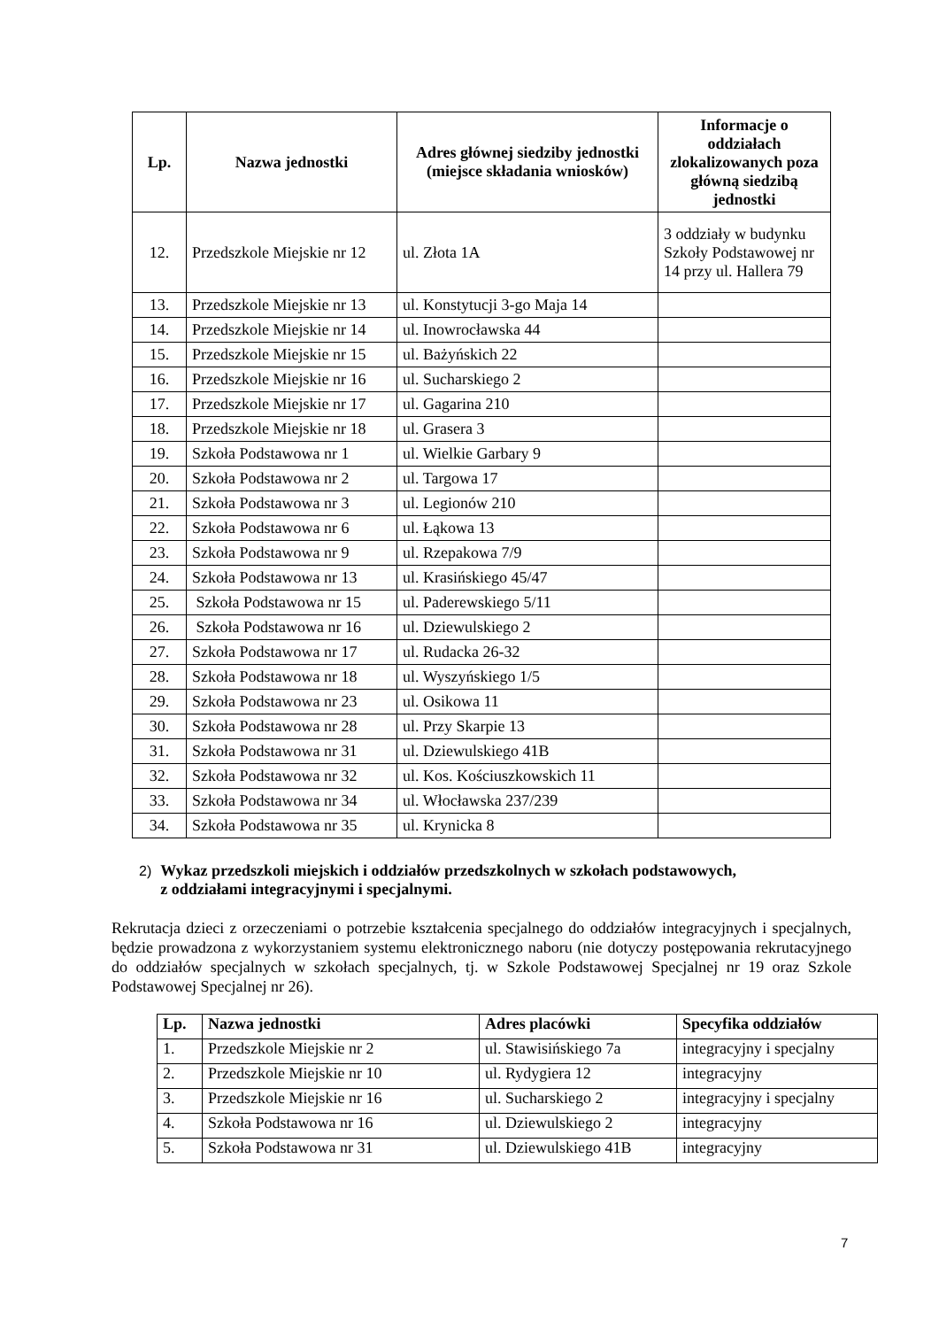| Lp. | Nazwa jednostki | Adres głównej siedziby jednostki (miejsce składania wniosków) | Informacje o oddziałach zlokalizowanych poza główną siedzibą jednostki |
| --- | --- | --- | --- |
| 12. | Przedszkole Miejskie nr 12 | ul. Złota 1A | 3 oddziały w budynku Szkoły Podstawowej nr 14 przy ul. Hallera 79 |
| 13. | Przedszkole Miejskie nr 13 | ul. Konstytucji 3-go Maja 14 | |
| 14. | Przedszkole Miejskie nr 14 | ul. Inowrocławska 44 | |
| 15. | Przedszkole Miejskie nr 15 | ul. Bażyńskich 22 | |
| 16. | Przedszkole Miejskie nr 16 | ul. Sucharskiego 2 | |
| 17. | Przedszkole Miejskie nr 17 | ul. Gagarina 210 | |
| 18. | Przedszkole Miejskie nr 18 | ul. Grasera 3 | |
| 19. | Szkoła Podstawowa nr 1 | ul. Wielkie Garbary 9 | |
| 20. | Szkoła Podstawowa nr 2 | ul. Targowa 17 | |
| 21. | Szkoła Podstawowa nr 3 | ul. Legionów 210 | |
| 22. | Szkoła Podstawowa nr 6 | ul. Łąkowa 13 | |
| 23. | Szkoła Podstawowa nr 9 | ul. Rzepakowa 7/9 | |
| 24. | Szkoła Podstawowa nr 13 | ul. Krasińskiego 45/47 | |
| 25. | Szkoła Podstawowa nr 15 | ul. Paderewskiego 5/11 | |
| 26. | Szkoła Podstawowa nr 16 | ul. Dziewulskiego 2 | |
| 27. | Szkoła Podstawowa nr 17 | ul. Rudacka 26-32 | |
| 28. | Szkoła Podstawowa nr 18 | ul. Wyszyńskiego 1/5 | |
| 29. | Szkoła Podstawowa nr 23 | ul. Osikowa 11 | |
| 30. | Szkoła Podstawowa nr 28 | ul. Przy Skarpie 13 | |
| 31. | Szkoła Podstawowa nr 31 | ul. Dziewulskiego 41B | |
| 32. | Szkoła Podstawowa nr 32 | ul. Kos. Kościuszkowskich 11 | |
| 33. | Szkoła Podstawowa nr 34 | ul. Włocławska 237/239 | |
| 34. | Szkoła Podstawowa nr 35 | ul. Krynicka 8 | |
2) Wykaz przedszkoli miejskich i oddziałów przedszkolnych w szkołach podstawowych,
2) z oddziałami integracyjnymi i specjalnymi.
Rekrutacja dzieci z orzeczeniami o potrzebie kształcenia specjalnego do oddziałów integracyjnych i specjalnych, będzie prowadzona z wykorzystaniem systemu elektronicznego naboru (nie dotyczy postępowania rekrutacyjnego do oddziałów specjalnych w szkołach specjalnych, tj. w Szkole Podstawowej Specjalnej nr 19 oraz Szkole Podstawowej Specjalnej nr 26).
| Lp. | Nazwa jednostki | Adres placówki | Specyfika oddziałów |
| --- | --- | --- | --- |
| 1. | Przedszkole Miejskie nr 2 | ul. Stawisińskiego 7a | integracyjny i specjalny |
| 2. | Przedszkole Miejskie nr 10 | ul. Rydygiera 12 | integracyjny |
| 3. | Przedszkole Miejskie nr 16 | ul. Sucharskiego 2 | integracyjny i specjalny |
| 4. | Szkoła Podstawowa nr 16 | ul. Dziewulskiego 2 | integracyjny |
| 5. | Szkoła Podstawowa nr 31 | ul. Dziewulskiego 41B | integracyjny |
7